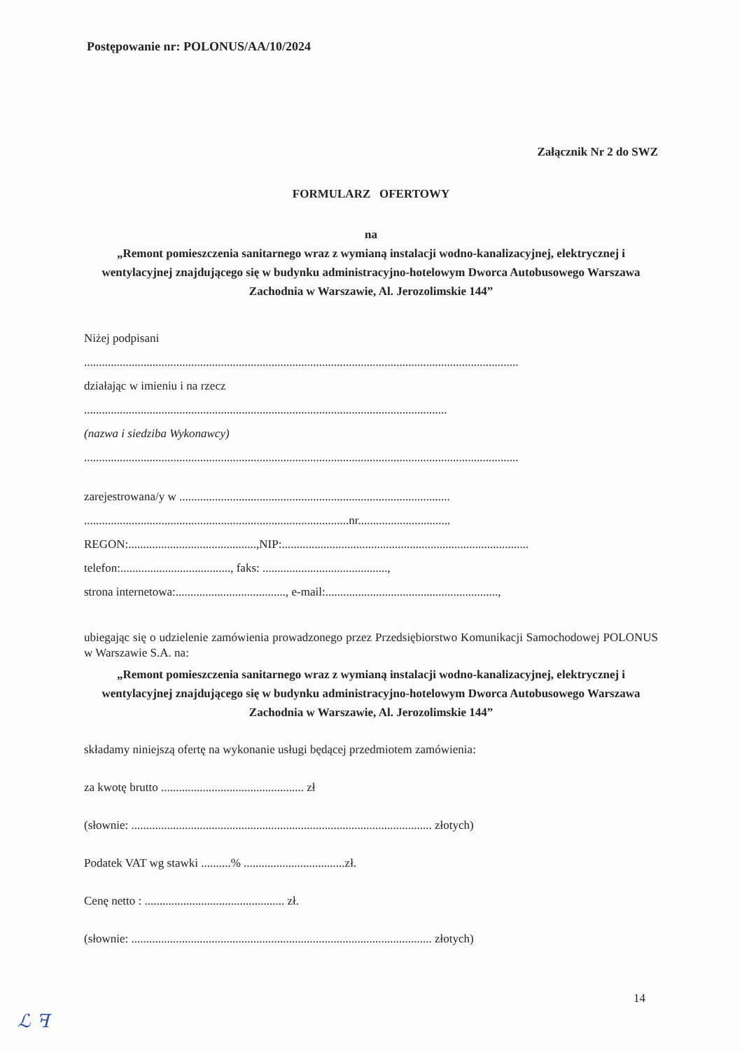Postępowanie nr: POLONUS/AA/10/2024
Załącznik Nr 2 do SWZ
FORMULARZ OFERTOWY
na
„Remont pomieszczenia sanitarnego wraz z wymianą instalacji wodno-kanalizacyjnej, elektrycznej i wentylacyjnej znajdującego się w budynku administracyjno-hotelowym Dworca Autobusowego Warszawa Zachodnia w Warszawie, Al. Jerozolimskie 144”
Niżej podpisani
..................................................................................................................................................
działając w imieniu i na rzecz
..........................................................................................................................
(nazwa i siedziba Wykonawcy)
..................................................................................................................................................
zarejestrowana/y w ...........................................................................................
.........................................................................................nr...............................
REGON:...........................................,NIP:...................................................................................
telefon:....................................., faks: ..........................................,
strona internetowa:....................................., e-mail:..........................................................,
ubiegając się o udzielenie zamówienia prowadzonego przez Przedsiębiorstwo Komunikacji Samochodowej POLONUS w Warszawie S.A. na:
„Remont pomieszczenia sanitarnego wraz z wymianą instalacji wodno-kanalizacyjnej, elektrycznej i wentylacyjnej znajdującego się w budynku administracyjno-hotelowym Dworca Autobusowego Warszawa Zachodnia w Warszawie, Al. Jerozolimskie 144”
składamy niniejszą ofertę na wykonanie usługi będącej przedmiotem zamówienia:
za kwotę brutto ................................................ zł
(słownie: ..................................................................................................... złotych)
Podatek VAT wg stawki ..........% ..................................zł.
Cenę netto : ............................................... zł.
(słownie: ..................................................................................................... złotych)
14
ℒ ꟻ